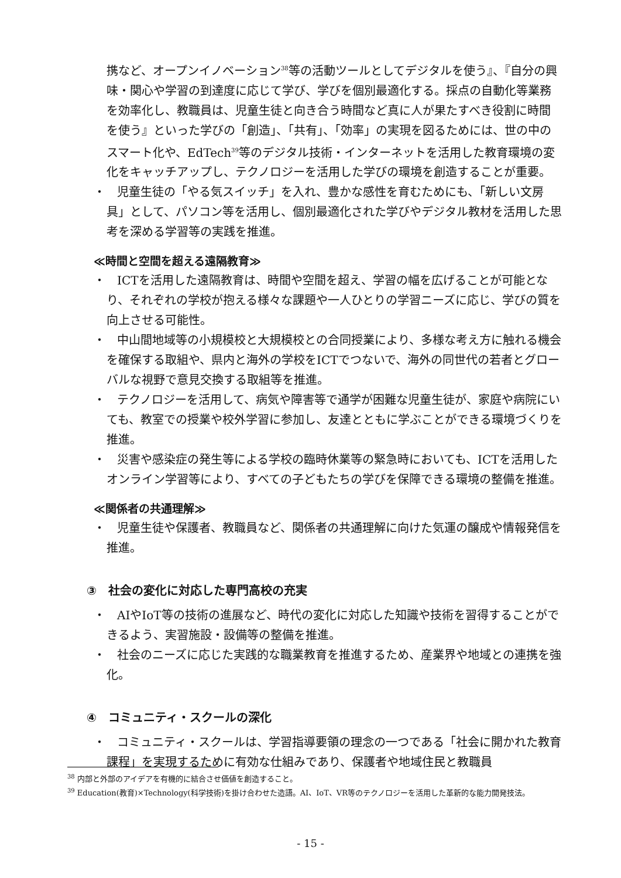携など、オープンイノベーション<sup>38</sup>等の活動ツールとしてデジタルを使う』、『自分の興味・関心や学習の到達度に応じて学び、学びを個別最適化する。採点の自動化等業務を効率化し、教職員は、児童生徒と向き合う時間など真に人が果たすべき役割に時間を使う』といった学びの「創造」、「共有」、「効率」の実現を図るためには、世の中のスマート化や、EdTech<sup>39</sup>等のデジタル技術・インターネットを活用した教育環境の変化をキャッチアップし、テクノロジーを活用した学びの環境を創造することが重要。
・　児童生徒の「やる気スイッチ」を入れ、豊かな感性を育むためにも、「新しい文房具」として、パソコン等を活用し、個別最適化された学びやデジタル教材を活用した思考を深める学習等の実践を推進。
≪時間と空間を超える遠隔教育≫
・　ICTを活用した遠隔教育は、時間や空間を超え、学習の幅を広げることが可能となり、それぞれの学校が抱える様々な課題や一人ひとりの学習ニーズに応じ、学びの質を向上させる可能性。
・　中山間地域等の小規模校と大規模校との合同授業により、多様な考え方に触れる機会を確保する取組や、県内と海外の学校をICTでつないで、海外の同世代の若者とグローバルな視野で意見交換する取組等を推進。
・　テクノロジーを活用して、病気や障害等で通学が困難な児童生徒が、家庭や病院にいても、教室での授業や校外学習に参加し、友達とともに学ぶことができる環境づくりを推進。
・　災害や感染症の発生等による学校の臨時休業等の緊急時においても、ICTを活用したオンライン学習等により、すべての子どもたちの学びを保障できる環境の整備を推進。
≪関係者の共通理解≫
・　児童生徒や保護者、教職員など、関係者の共通理解に向けた気運の醸成や情報発信を推進。
③　社会の変化に対応した専門高校の充実
・　AIやIoT等の技術の進展など、時代の変化に対応した知識や技術を習得することができるよう、実習施設・設備等の整備を推進。
・　社会のニーズに応じた実践的な職業教育を推進するため、産業界や地域との連携を強化。
④　コミュニティ・スクールの深化
・　コミュニティ・スクールは、学習指導要領の理念の一つである「社会に開かれた教育課程」を実現するために有効な仕組みであり、保護者や地域住民と教職員
<sup>38</sup> 内部と外部のアイデアを有機的に結合させ価値を創造すること。
<sup>39</sup> Education(教育)×Technology(科学技術)を掛け合わせた造語。AI、IoT、VR等のテクノロジーを活用した革新的な能力開発技法。
- 15 -